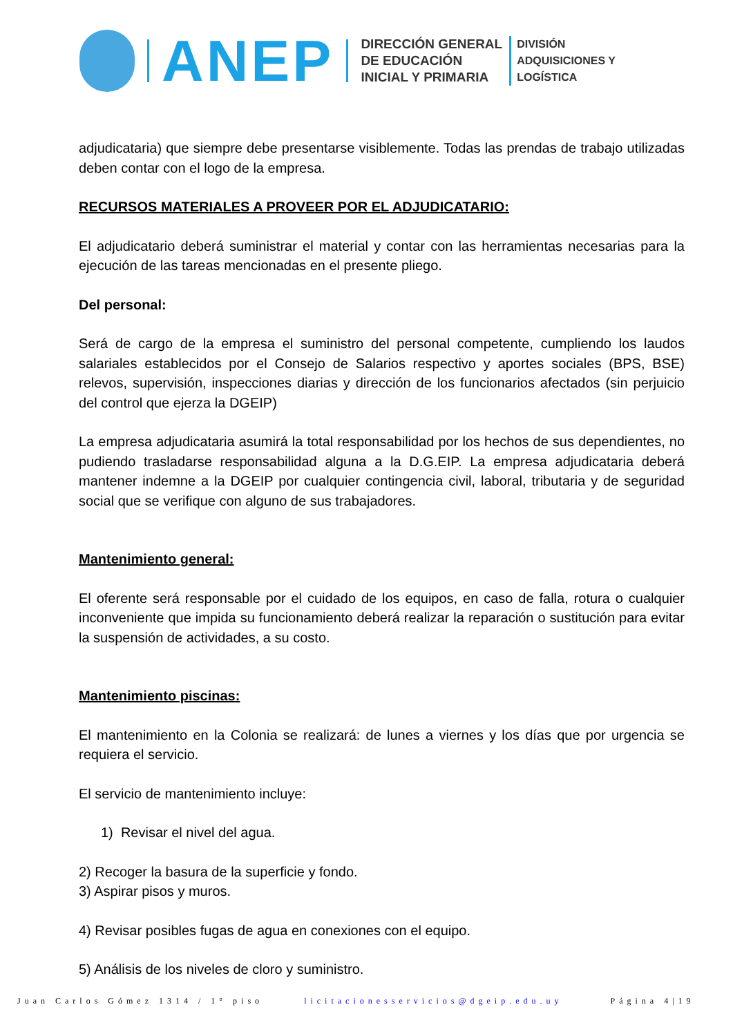ANEP
DIRECCIÓN GENERAL
DE EDUCACIÓN
INICIAL Y PRIMARIA
DIVISIÓN
ADQUISICIONES Y
LOGÍSTICA
adjudicataria) que siempre debe presentarse visiblemente. Todas las prendas de trabajo utilizadas deben contar con el logo de la empresa.
RECURSOS MATERIALES A PROVEER POR EL ADJUDICATARIO:
El adjudicatario deberá suministrar el material y contar con las herramientas necesarias para la ejecución de las tareas mencionadas en el presente pliego.
Del personal:
Será de cargo de la empresa el suministro del personal competente, cumpliendo los laudos salariales establecidos por el Consejo de Salarios respectivo y aportes sociales (BPS, BSE) relevos, supervisión, inspecciones diarias y dirección de los funcionarios afectados (sin perjuicio del control que ejerza la DGEIP)
La empresa adjudicataria asumirá la total responsabilidad por los hechos de sus dependientes, no pudiendo trasladarse responsabilidad alguna a la D.G.EIP. La empresa adjudicataria deberá mantener indemne a la DGEIP por cualquier contingencia civil, laboral, tributaria y de seguridad social que se verifique con alguno de sus trabajadores.
Mantenimiento general:
El oferente será responsable por el cuidado de los equipos, en caso de falla, rotura o cualquier inconveniente que impida su funcionamiento deberá realizar la reparación o sustitución para evitar la suspensión de actividades, a su costo.
Mantenimiento piscinas:
El mantenimiento en la Colonia se realizará: de lunes a viernes y los días que por urgencia se requiera el servicio.
El servicio de mantenimiento incluye:
1) Revisar el nivel del agua.
2) Recoger la basura de la superficie y fondo.
3) Aspirar pisos y muros.
4) Revisar posibles fugas de agua en conexiones con el equipo.
5) Análisis de los niveles de cloro y suministro.
Juan Carlos Gómez 1314 / 1° piso licitacionesservicios@dgeip.edu.uy Página 4|19